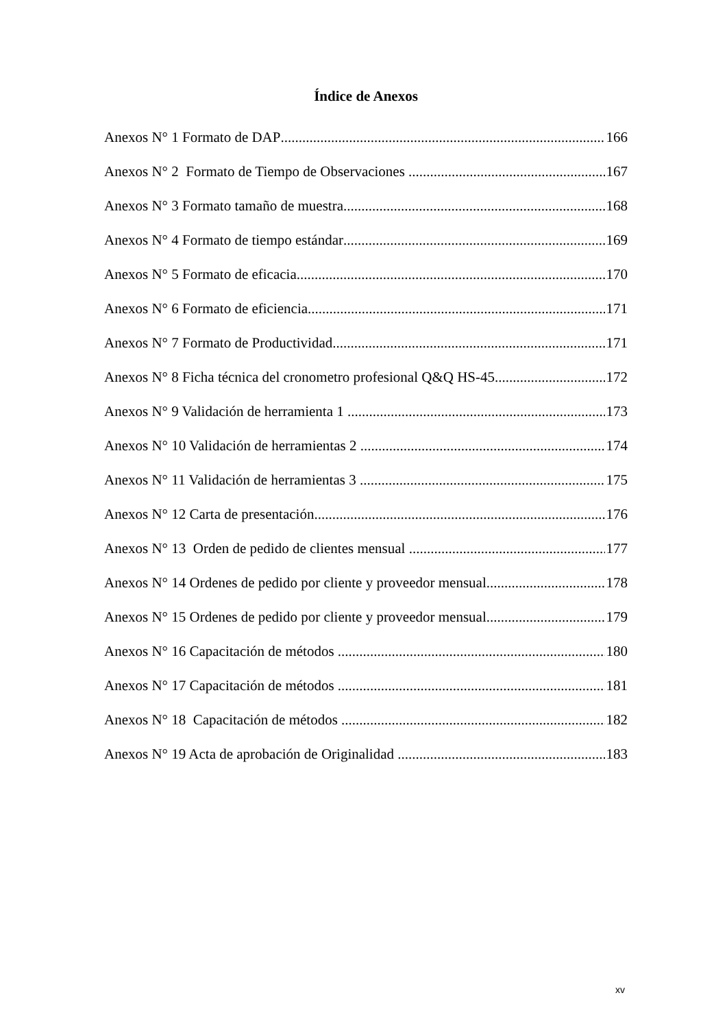Índice de Anexos
Anexos N° 1 Formato de DAP 166
Anexos N° 2 Formato de Tiempo de Observaciones 167
Anexos N° 3 Formato tamaño de muestra 168
Anexos N° 4 Formato de tiempo estándar 169
Anexos N° 5 Formato de eficacia 170
Anexos N° 6 Formato de eficiencia 171
Anexos N° 7 Formato de Productividad 171
Anexos N° 8 Ficha técnica del cronometro profesional Q&Q HS-45 172
Anexos N° 9 Validación de herramienta 1 173
Anexos N° 10 Validación de herramientas 2 174
Anexos N° 11 Validación de herramientas 3 175
Anexos N° 12 Carta de presentación 176
Anexos N° 13 Orden de pedido de clientes mensual 177
Anexos N° 14 Ordenes de pedido por cliente y proveedor mensual 178
Anexos N° 15 Ordenes de pedido por cliente y proveedor mensual 179
Anexos N° 16 Capacitación de métodos 180
Anexos N° 17 Capacitación de métodos 181
Anexos N° 18 Capacitación de métodos 182
Anexos N° 19 Acta de aprobación de Originalidad 183
xv